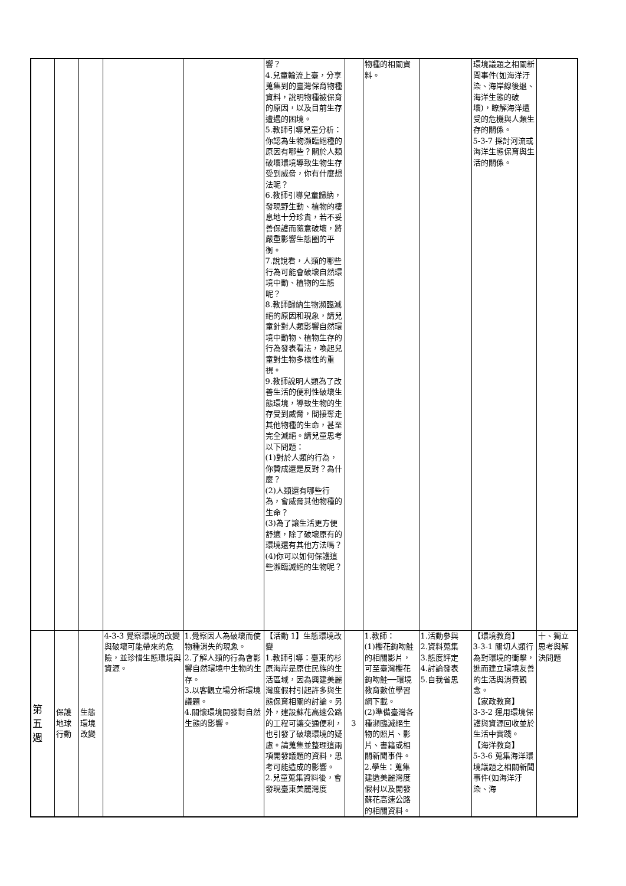| | | | | | 響？ 4.兒童輪流上臺，分享蒐集到的臺灣保育物種資料，說明物種被保育的原因，以及目前生存遭遇的困境。 5.教師引導兒童分析：你認為生物瀕臨絕種的原因有哪些？關於人類破壞環境導致生物生存受到威脅，你有什麼想法呢？ 6.教師引導兒童歸納，發現野生動、植物的棲息地十分珍貴，若不妥善保護而隨意破壞，將嚴重影響生態圈的平衡。 7.說說看，人類的哪些行為可能會破壞自然環境中動、植物的生態呢？ 8.教師歸納生物瀕臨滅絕的原因和現象，請兒童針對人類影響自然環境中動物、植物生存的行為發表看法，喚起兒童對生物多樣性的重視。 9.教師說明人類為了改善生活的便利性破壞生態環境，導致生物的生存受到威脅，間接奪走其他物種的生命，甚至完全滅絕。請兒童思考以下問題： (1)對於人類的行為，你贊成還是反對？為什麼？ (2)人類還有哪些行為，會威脅其他物種的生命？ (3)為了讓生活更方便舒適，除了破壞原有的環境還有其他方法嗎？ (4)你可以如何保護這些瀕臨滅絕的生物呢？ | | 物種的相關資料。 | | 環境議題之相關新聞事件(如海洋汙染、海岸線後退、海洋生態的破壞)，瞭解海洋遭受的危機與人類生存的關係。 5-3-7 探討河流或海洋生態保育與生活的關係。 | |
| 第 五 週 | 保護地球行動 | 生態環境改變 | 4-3-3 覺察環境的改變與破壞可能帶來的危險，並珍惜生態環境與資源。 | 1.覺察因人為破壞而使物種消失的現象。 2.了解人類的行為會影響自然環境中生物的生存。 3.以客觀立場分析環境議題。 4.關懷環境開發對自然生態的影響。 | 【活動 1】生態環境改變 1.教師引導：臺東的杉原海岸是原住民族的生活區域，因為興建美麗灣度假村引起許多與生態保育相關的討論。另外，建設蘇花高速公路的工程可讓交通便利，也引發了破壞環境的疑慮。請蒐集並整理這兩項開發議題的資料，思考可能造成的影響。 2.兒童蒐集資料後，會發現臺東美麗灣度 | 3 | 1.教師： (1)櫻花鉤吻鮭的相關影片，可至臺灣櫻花鉤吻鮭──環境教育數位學習網下載。 (2)準備臺灣各種瀕臨滅絕生物的照片、影片、書籍或相關新聞事件。 2.學生：蒐集建造美麗灣度假村以及開發蘇花高速公路的相關資料。 | 1.活動參與 2.資料蒐集 3.態度評定 4.討論發表 5.自我省思 | 【環境教育】 3-3-1 關切人類行為對環境的衝擊，進而建立環境友善的生活與消費觀念。 【家政教育】 3-3-2 運用環境保護與資源回收並於生活中實踐。 【海洋教育】 5-3-6 蒐集海洋環境議題之相關新聞事件(如海洋汙染、海 | 十、獨立思考與解決問題 |